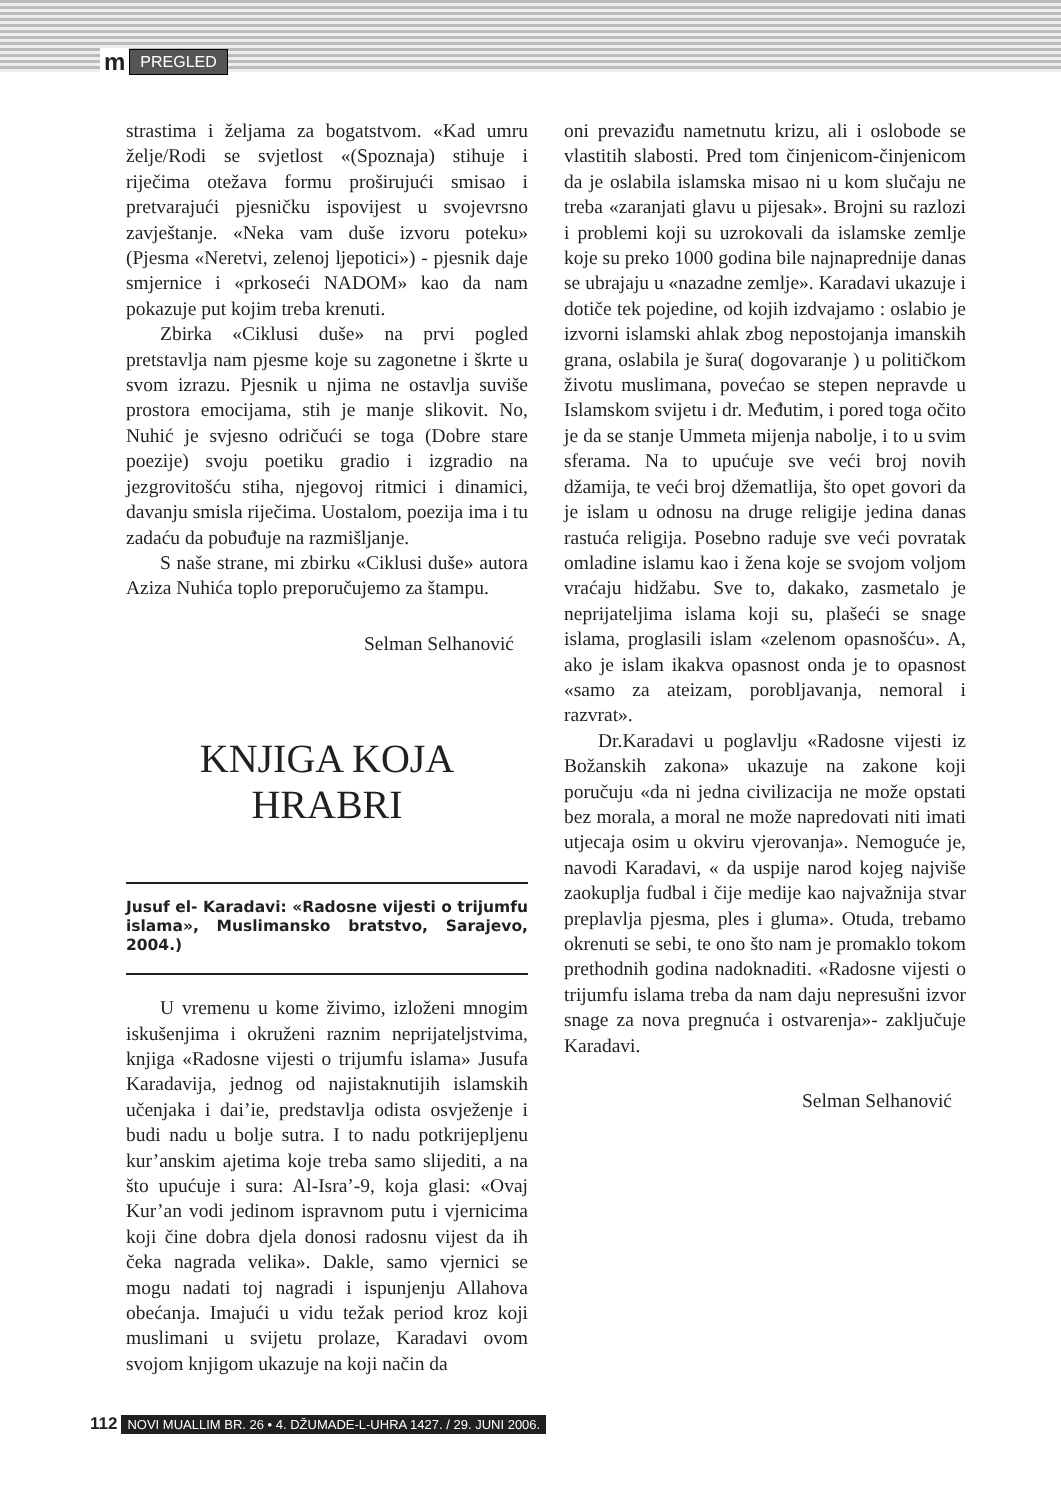m PREGLED
strastima i željama za bogatstvom. «Kad umru želje/Rodi se svjetlost «(Spoznaja) stihuje i riječima otežava formu proširujući smisao i pretvarajući pjesničku ispovijest u svojevrsno zavještanje. «Neka vam duše izvoru poteku» (Pjesma «Neretvi, zelenoj ljepotici») - pjesnik daje smjernice i «prkoseći NADOM» kao da nam pokazuje put kojim treba krenuti.
Zbirka «Ciklusi duše» na prvi pogled pretstavlja nam pjesme koje su zagonetne i škrte u svom izrazu. Pjesnik u njima ne ostavlja suviše prostora emocijama, stih je manje slikovit. No, Nuhić je svjesno odričući se toga (Dobre stare poezije) svoju poetiku gradio i izgradio na jezgrovitošću stiha, njegovoj ritmici i dinamici, davanju smisla riječima. Uostalom, poezija ima i tu zadaću da pobuđuje na razmišljanje.
S naše strane, mi zbirku «Ciklusi duše» autora Aziza Nuhića toplo preporučujemo za štampu.
Selman Selhanović
KNJIGA KOJA
HRABRI
Jusuf el- Karadavi: «Radosne vijesti o trijumfu islama», Muslimansko bratstvo, Sarajevo, 2004.)
U vremenu u kome živimo, izloženi mnogim iskušenjima i okruženi raznim neprijateljstvima, knjiga «Radosne vijesti o trijumfu islama» Jusufa Karadavija, jednog od najistaknutijih islamskih učenjaka i dai’ie, predstavlja odista osvježenje i budi nadu u bolje sutra. I to nadu potkrijepljenu kur’anskim ajetima koje treba samo slijediti, a na što upućuje i sura: Al-Isra’-9, koja glasi: «Ovaj Kur’an vodi jedinom ispravnom putu i vjernicima koji čine dobra djela donosi radosnu vijest da ih čeka nagrada velika». Dakle, samo vjernici se mogu nadati toj nagradi i ispunjenju Allahova obećanja. Imajući u vidu težak period kroz koji muslimani u svijetu prolaze, Karadavi ovom svojom knjigom ukazuje na koji način da
oni prevaziđu nametnutu krizu, ali i oslobode se vlastitih slabosti. Pred tom činjenicom-činjenicom da je oslabila islamska misao ni u kom slučaju ne treba «zaranjati glavu u pijesak». Brojni su razlozi i problemi koji su uzrokovali da islamske zemlje koje su preko 1000 godina bile najnaprednije danas se ubrajaju u «nazadne zemlje». Karadavi ukazuje i dotiče tek pojedine, od kojih izdvajamo : oslabio je izvorni islamski ahlak zbog nepostojanja imanskih grana, oslabila je šura( dogovaranje ) u političkom životu muslimana, povećao se stepen nepravde u Islamskom svijetu i dr. Međutim, i pored toga očito je da se stanje Ummeta mijenja nabolje, i to u svim sferama. Na to upućuje sve veći broj novih džamija, te veći broj džematlija, što opet govori da je islam u odnosu na druge religije jedina danas rastuća religija. Posebno raduje sve veći povratak omladine islamu kao i žena koje se svojom voljom vraćaju hidžabu. Sve to, dakako, zasmetalo je neprijateljima islama koji su, plašeći se snage islama, proglasili islam «zelenom opasnošću». A, ako je islam ikakva opasnost onda je to opasnost «samo za ateizam, porobljavanja, nemoral i razvrat».
Dr.Karadavi u poglavlju «Radosne vijesti iz Božanskih zakona» ukazuje na zakone koji poručuju «da ni jedna civilizacija ne može opstati bez morala, a moral ne može napredovati niti imati utjecaja osim u okviru vjerovanja». Nemoguće je, navodi Karadavi, « da uspije narod kojeg najviše zaokuplja fudbal i čije medije kao najvažnija stvar preplavlja pjesma, ples i gluma». Otuda, trebamo okrenuti se sebi, te ono što nam je promaklo tokom prethodnih godina nadoknaditi. «Radosne vijesti o trijumfu islama treba da nam daju nepresušni izvor snage za nova pregnuća i ostvarenja»- zaključuje Karadavi.
Selman Selhanović
112 NOVI MUALLIM BR. 26 • 4. DŽUMADE-L-UHRA 1427. / 29. JUNI 2006.